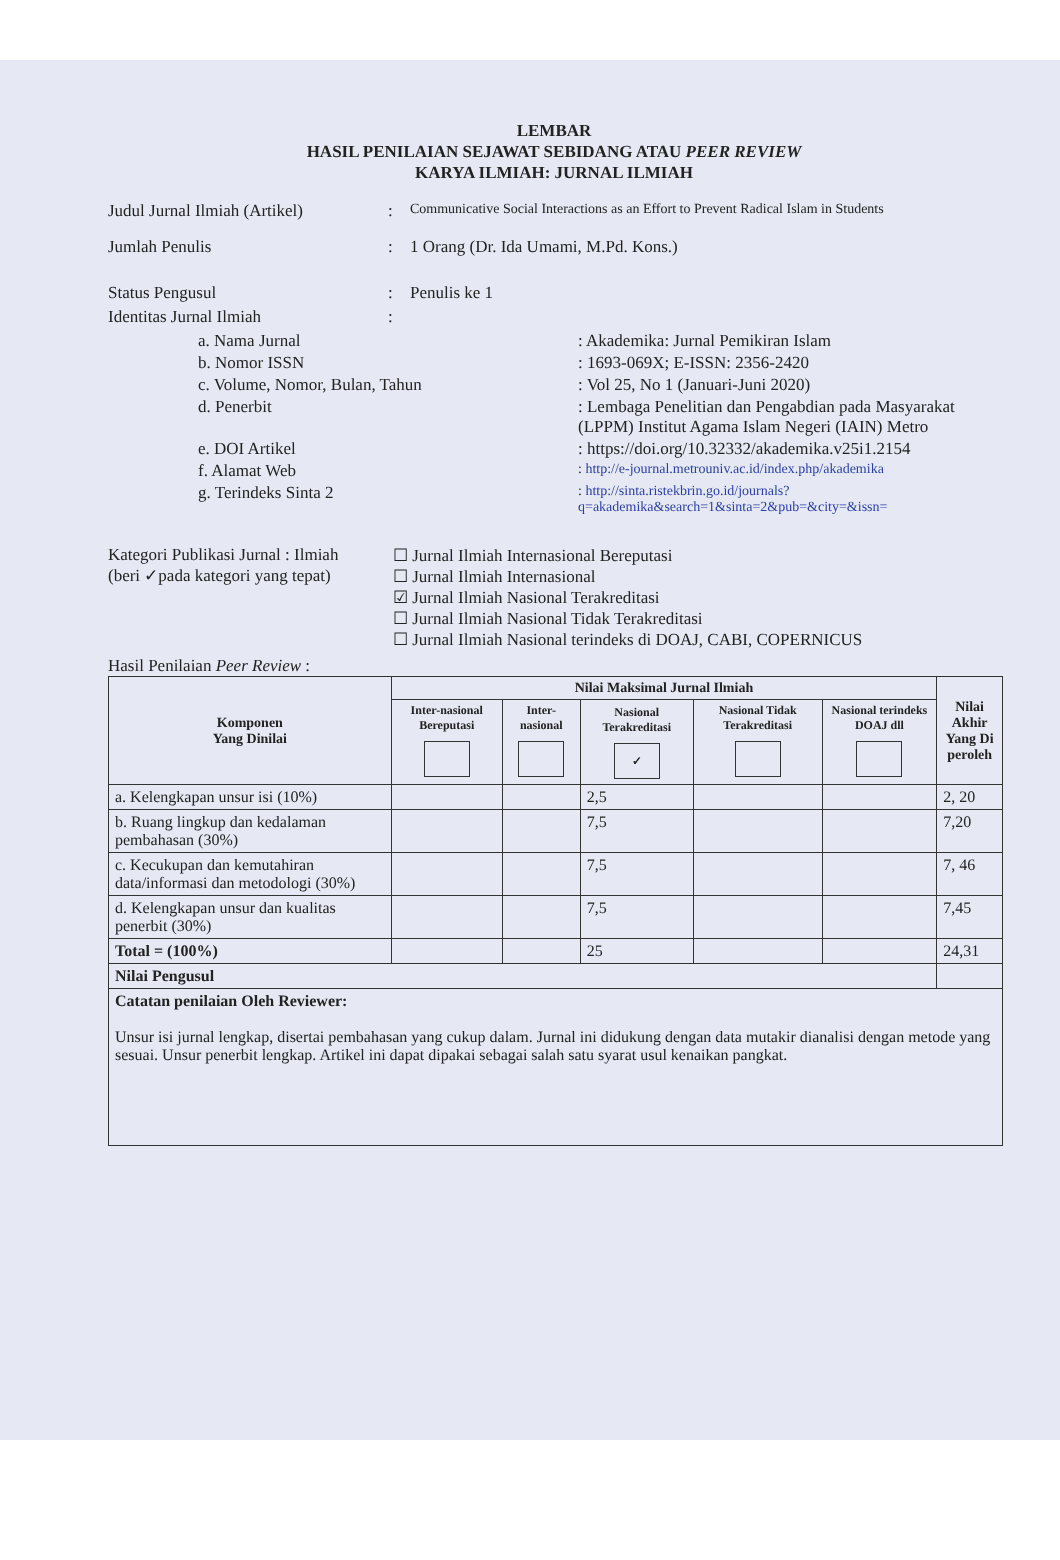LEMBAR
HASIL PENILAIAN SEJAWAT SEBIDANG ATAU PEER REVIEW
KARYA ILMIAH: JURNAL ILMIAH
Judul Jurnal Ilmiah (Artikel): Communicative Social Interactions as an Effort to Prevent Radical Islam in Students
Jumlah Penulis: 1 Orang (Dr. Ida Umami, M.Pd. Kons.)
Status Pengusul: Penulis ke 1
Identitas Jurnal Ilmiah:
a. Nama Jurnal: Akademika: Jurnal Pemikiran Islam
b. Nomor ISSN: 1693-069X; E-ISSN: 2356-2420
c. Volume, Nomor, Bulan, Tahun: Vol 25, No 1 (Januari-Juni 2020)
d. Penerbit: Lembaga Penelitian dan Pengabdian pada Masyarakat (LPPM) Institut Agama Islam Negeri (IAIN) Metro
e. DOI Artikel: https://doi.org/10.32332/akademika.v25i1.2154
f. Alamat Web: http://e-journal.metrouniv.ac.id/index.php/akademika
g. Terindeks Sinta 2: http://sinta.ristekbrin.go.id/journals?q=akademika&search=1&sinta=2&pub=&city=&issn=
Kategori Publikasi Jurnal : Ilmiah
(beri ✓pada kategori yang tepat)
☐ Jurnal Ilmiah Internasional Bereputasi
☐ Jurnal Ilmiah Internasional
☑ Jurnal Ilmiah Nasional Terakreditasi
☐ Jurnal Ilmiah Nasional Tidak Terakreditasi
☐ Jurnal Ilmiah Nasional terindeks di DOAJ, CABI, COPERNICUS
Hasil Penilaian Peer Review :
| Komponen Yang Dinilai | Nilai Maksimal Jurnal Ilmiah | | | | | Nilai Akhir Yang Di peroleh |
| --- | --- | --- | --- | --- | --- | --- |
| | Inter-nasional Bereputasi | Inter-nasional | Nasional Terakreditasi ✓ | Nasional Tidak Terakreditasi | Nasional terindeks DOAJ dll | |
| a. Kelengkapan unsur isi (10%) | | | 2,5 | | | 2, 20 |
| b. Ruang lingkup dan kedalaman pembahasan (30%) | | | 7,5 | | | 7,20 |
| c. Kecukupan dan kemutahiran data/informasi dan metodologi (30%) | | | 7,5 | | | 7, 46 |
| d. Kelengkapan unsur dan kualitas penerbit (30%) | | | 7,5 | | | 7,45 |
| Total = (100%) | | | 25 | | | 24,31 |
| Nilai Pengusul | | | | | | |
| Catatan penilaian Oleh Reviewer: Unsur isi jurnal lengkap, disertai pembahasan yang cukup dalam. Jurnal ini didukung dengan data mutakir dianalisi dengan metode yang sesuai. Unsur penerbit lengkap. Artikel ini dapat dipakai sebagai salah satu syarat usul kenaikan pangkat. | | | | | | |